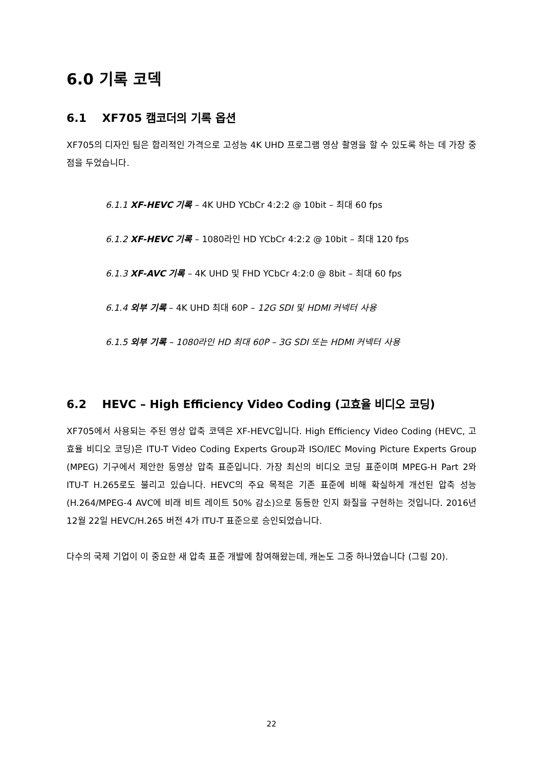6.0 기록 코덱
6.1 XF705 캠코더의 기록 옵션
XF705의 디자인 팀은 합리적인 가격으로 고성능 4K UHD 프로그램 영상 촬영을 할 수 있도록 하는 데 가장 중점을 두었습니다.
6.1.1 XF-HEVC 기록 – 4K UHD YCbCr 4:2:2 @ 10bit – 최대 60 fps
6.1.2 XF-HEVC 기록 – 1080라인 HD YCbCr 4:2:2 @ 10bit – 최대 120 fps
6.1.3 XF-AVC 기록 – 4K UHD 및 FHD YCbCr 4:2:0 @ 8bit – 최대 60 fps
6.1.4 외부 기록 – 4K UHD 최대 60P – 12G SDI 및 HDMI 커넥터 사용
6.1.5 외부 기록 – 1080라인 HD 최대 60P – 3G SDI 또는 HDMI 커넥터 사용
6.2 HEVC – High Efficiency Video Coding (고효율 비디오 코딩)
XF705에서 사용되는 주된 영상 압축 코덱은 XF-HEVC입니다. High Efficiency Video Coding (HEVC, 고효율 비디오 코딩)은 ITU-T Video Coding Experts Group과 ISO/IEC Moving Picture Experts Group (MPEG) 기구에서 제안한 동영상 압축 표준입니다. 가장 최신의 비디오 코딩 표준이며 MPEG-H Part 2와 ITU-T H.265로도 불리고 있습니다. HEVC의 주요 목적은 기존 표준에 비해 확실하게 개선된 압축 성능(H.264/MPEG-4 AVC에 비래 비트 레이트 50% 감소)으로 동등한 인지 화질을 구현하는 것입니다. 2016년 12월 22일 HEVC/H.265 버전 4가 ITU-T 표준으로 승인되었습니다.
다수의 국제 기업이 이 중요한 새 압축 표준 개발에 참여해왔는데, 캐논도 그중 하나였습니다 (그림 20).
22